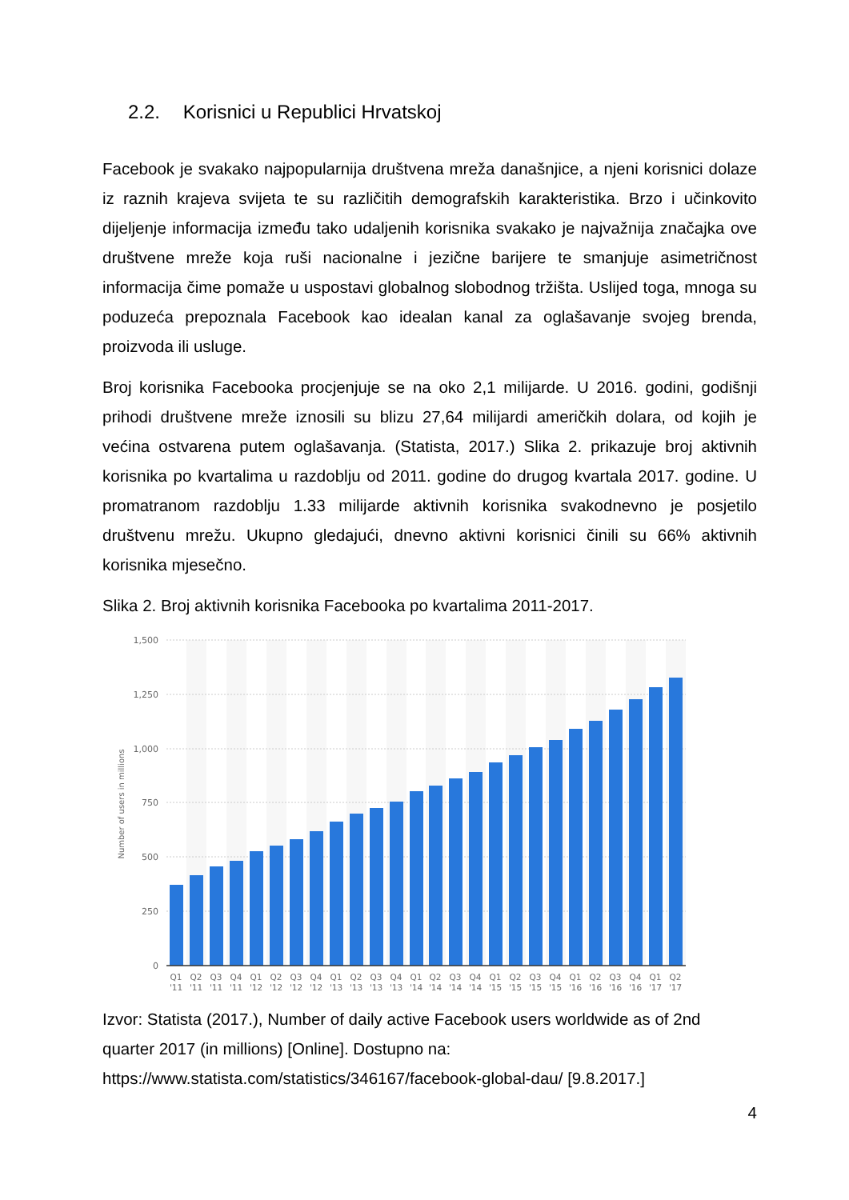2.2. Korisnici u Republici Hrvatskoj
Facebook je svakako najpopularnija društvena mreža današnjice, a njeni korisnici dolaze iz raznih krajeva svijeta te su različitih demografskih karakteristika. Brzo i učinkovito dijeljenje informacija između tako udaljenih korisnika svakako je najvažnija značajka ove društvene mreže koja ruši nacionalne i jezične barijere te smanjuje asimetričnost informacija čime pomaže u uspostavi globalnog slobodnog tržišta. Uslijed toga, mnoga su poduzeća prepoznala Facebook kao idealan kanal za oglašavanje svojeg brenda, proizvoda ili usluge.
Broj korisnika Facebooka procjenjuje se na oko 2,1 milijarde. U 2016. godini, godišnji prihodi društvene mreže iznosili su blizu 27,64 milijardi američkih dolara, od kojih je većina ostvarena putem oglašavanja. (Statista, 2017.) Slika 2. prikazuje broj aktivnih korisnika po kvartalima u razdoblju od 2011. godine do drugog kvartala 2017. godine. U promatranom razdoblju 1.33 milijarde aktivnih korisnika svakodnevno je posjetilo društvenu mrežu. Ukupno gledajući, dnevno aktivni korisnici činili su 66% aktivnih korisnika mjesečno.
Slika 2. Broj aktivnih korisnika Facebooka po kvartalima 2011-2017.
1,500
1,250
1,000
750
500
250
0
Number of users in millions
Q1
Q2
Q3
Q4
Q1
Q2
Q3
Q4
Q1
Q2
Q3
Q4
Q1
Q2
Q3
Q4
Q1
Q2
Q3
Q4
Q1
Q2
Q3
Q4
Q1
Q2
'11
'11
'11
'11
'12
'12
'12
'12
'13
'13
'13
'13
'14
'14
'14
'14
'15
'15
'15
'15
'16
'16
'16
'16
'17
'17
Izvor: Statista (2017.), Number of daily active Facebook users worldwide as of 2nd quarter 2017 (in millions) [Online]. Dostupno na: https://www.statista.com/statistics/346167/facebook-global-dau/ [9.8.2017.]
4